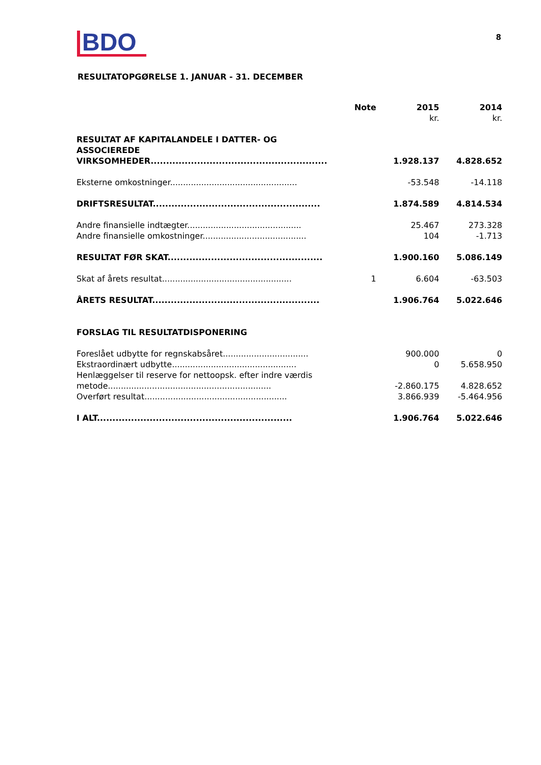BDO
8
RESULTATOPGØRELSE 1. JANUAR - 31. DECEMBER
| | Note | 2015 | 2014 |
| --- | --- | --- | --- |
| | | kr. | kr. |
| RESULTAT AF KAPITALANDELE I DATTER- OG ASSOCIEREDE VIRKSOMHEDER......................................................... | | 1.928.137 | 4.828.652 |
| Eksterne omkostninger................................................. | | -53.548 | -14.118 |
| DRIFTSRESULTAT...................................................... | | 1.874.589 | 4.814.534 |
| Andre finansielle indtægter............................................ | | 25.467 | 273.328 |
| Andre finansielle omkostninger........................................ | | 104 | -1.713 |
| RESULTAT FØR SKAT.................................................. | | 1.900.160 | 5.086.149 |
| Skat af årets resultat.................................................. | 1 | 6.604 | -63.503 |
| ÅRETS RESULTAT...................................................... | | 1.906.764 | 5.022.646 |
| FORSLAG TIL RESULTATDISPONERING | | | |
| Foreslået udbytte for regnskabsåret................................. | | 900.000 | 0 |
| Ekstraordinært udbytte................................................ | | 0 | 5.658.950 |
| Henlæggelser til reserve for nettoopsk. efter indre værdis metode............................................................... | | -2.860.175 | 4.828.652 |
| Overført resultat....................................................... | | 3.866.939 | -5.464.956 |
| I ALT............................................................... | | 1.906.764 | 5.022.646 |